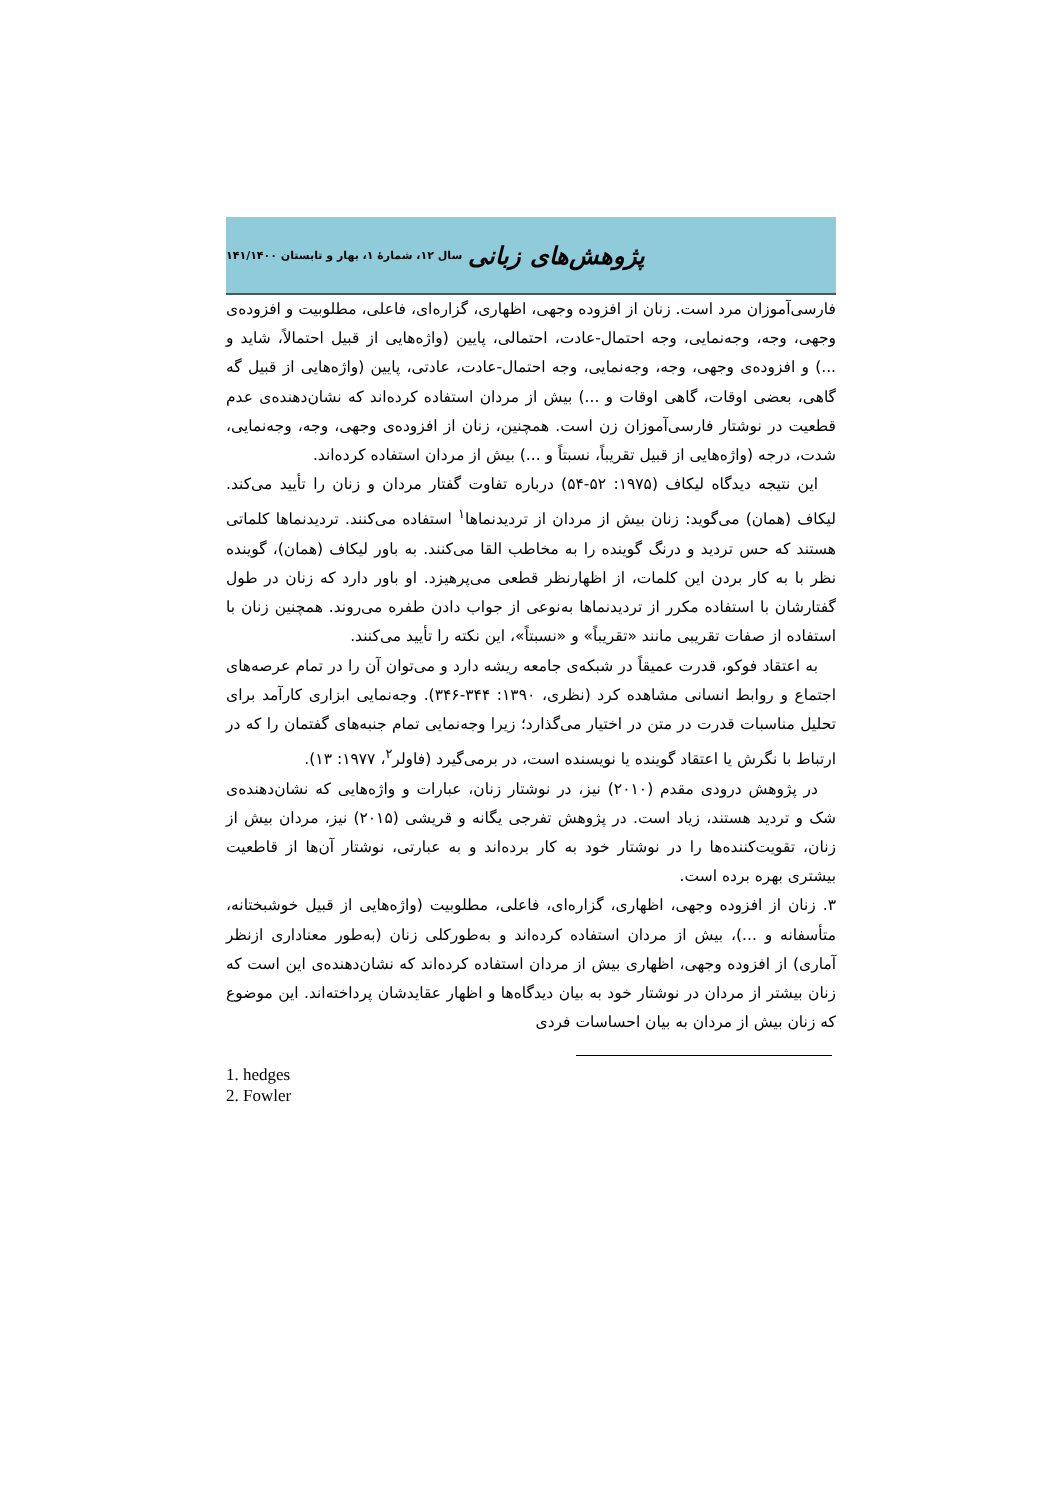پژوهش‌های زبانی سال ۱۲، شمارهٔ ۱، بهار و تابستان ۱۴۱/۱۴۰۰
فارسی‌آموزان مرد است. زنان از افزوده وجهی، اظهاری، گزاره‌ای، فاعلی، مطلوبیت و افزوده‌ی وجهی، وجه، وجه‌نمایی، وجه احتمال-عادت، احتمالی، پایین (واژه‌هایی از قبیل احتمالاً، شاید و ...) و افزوده‌ی وجهی، وجه، وجه‌نمایی، وجه احتمال-عادت، عادتی، پایین (واژه‌هایی از قبیل گه گاهی، بعضی اوقات، گاهی اوقات و ...) بیش از مردان استفاده کرده‌اند که نشان‌دهنده‌ی عدم قطعیت در نوشتار فارسی‌آموزان زن است. همچنین، زنان از افزوده‌ی وجهی، وجه، وجه‌نمایی، شدت، درجه (واژه‌هایی از قبیل تقریباً، نسبتاً و ...) بیش از مردان استفاده کرده‌اند.
این نتیجه دیدگاه لیکاف (۱۹۷۵: ۵۲-۵۴) درباره تفاوت گفتار مردان و زنان را تأیید می‌کند. لیکاف (همان) می‌گوید: زنان بیش از مردان از تردیدنماها<sup>۱</sup> استفاده می‌کنند. تردیدنماها کلماتی هستند که حس تردید و درنگ گوینده را به مخاطب القا می‌کنند. به باور لیکاف (همان)، گوینده نظر با به کار بردن این کلمات، از اظهارنظر قطعی می‌پرهیزد. او باور دارد که زنان در طول گفتارشان با استفاده مکرر از تردیدنماها به‌نوعی از جواب دادن طفره می‌روند. همچنین زنان با استفاده از صفات تقریبی مانند «تقریباً» و «نسبتاً»، این نکته را تأیید می‌کنند.
به اعتقاد فوکو، قدرت عمیقاً در شبکه‌ی جامعه ریشه دارد و می‌توان آن را در تمام عرصه‌های اجتماع و روابط انسانی مشاهده کرد (نظری، ۱۳۹۰: ۳۴۴-۳۴۶). وجه‌نمایی ابزاری کارآمد برای تحلیل مناسبات قدرت در متن در اختیار می‌گذارد؛ زیرا وجه‌نمایی تمام جنبه‌های گفتمان را که در ارتباط با نگرش یا اعتقاد گوینده یا نویسنده است، در برمی‌گیرد (فاولر<sup>۲</sup>، ۱۹۷۷: ۱۳).
در پژوهش درودی مقدم (۲۰۱۰) نیز، در نوشتار زنان، عبارات و واژه‌هایی که نشان‌دهنده‌ی شک و تردید هستند، زیاد است. در پژوهش تفرجی یگانه و قریشی (۲۰۱۵) نیز، مردان بیش از زنان، تقویت‌کننده‌ها را در نوشتار خود به کار برده‌اند و به عبارتی، نوشتار آن‌ها از قاطعیت بیشتری بهره برده است.
۳. زنان از افزوده وجهی، اظهاری، گزاره‌ای، فاعلی، مطلوبیت (واژه‌هایی از قبیل خوشبختانه، متأسفانه و ...)، بیش از مردان استفاده کرده‌اند و به‌طورکلی زنان (به‌طور معناداری ازنظر آماری) از افزوده وجهی، اظهاری بیش از مردان استفاده کرده‌اند که نشان‌دهنده‌ی این است که زنان بیشتر از مردان در نوشتار خود به بیان دیدگاه‌ها و اظهار عقایدشان پرداخته‌اند. این موضوع که زنان بیش از مردان به بیان احساسات فردی
1. hedges
2. Fowler